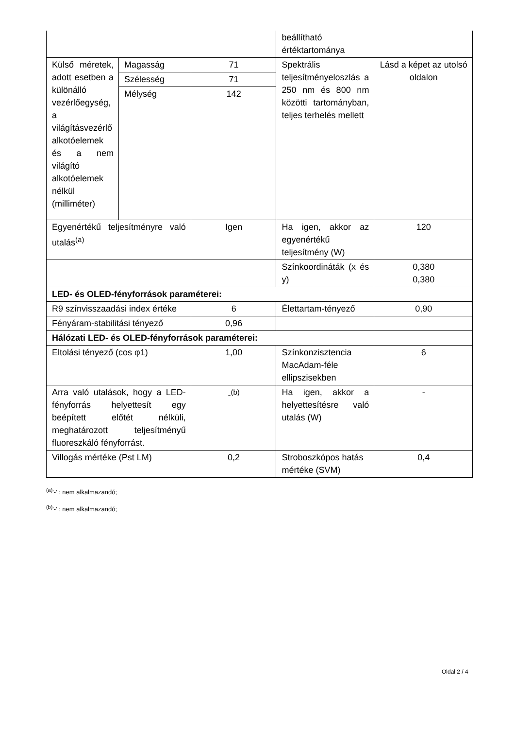| | | | beállítható értéktartománya | |
| Külső méretek, adott esetben a különálló vezérlőegység, a világításvezérlő alkotóelemek és a nem világító alkotóelemek nélkül (milliméter) | Magasság | 71 | Spektrális teljesítményeloszlás a 250 nm és 800 nm közötti tartományban, teljes terhelés mellett | Lásd a képet az utolsó oldalon |
| | Szélesség | 71 | | |
| | Mélység | 142 | | |
| Egyenértékű teljesítményre való utalás<sup>(a)</sup> | | Igen | Ha igen, akkor az egyenértékű teljesítmény (W) | 120 |
| | | | Színkoordináták (x és y) | 0,380 0,380 |
| LED- és OLED-fényforrások paraméterei: | | | | |
| R9 színvisszaadási index értéke | | 6 | Élettartam-tényező | 0,90 |
| Fényáram-stabilitási tényező | | 0,96 | | |
| Hálózati LED- és OLED-fényforrások paraméterei: | | | | |
| Eltolási tényező (cos φ1) | | 1,00 | Színkonzisztencia MacAdam-féle ellipszisekben | 6 |
| Arra való utalások, hogy a LED-fényforrás helyettesít egy beépített előtét nélküli, meghatározott teljesítményű fluoreszkáló fényforrást. | | -<sup>(b)</sup> | Ha igen, akkor a helyettesítésre való utalás (W) | - |
| Villogás mértéke (Pst LM) | | 0,2 | Stroboszkópos hatás mértéke (SVM) | 0,4 |
<sup>(a)</sup> '-' : nem alkalmazandó;
<sup>(b)</sup> '-' : nem alkalmazandó;
Oldal 2 / 4